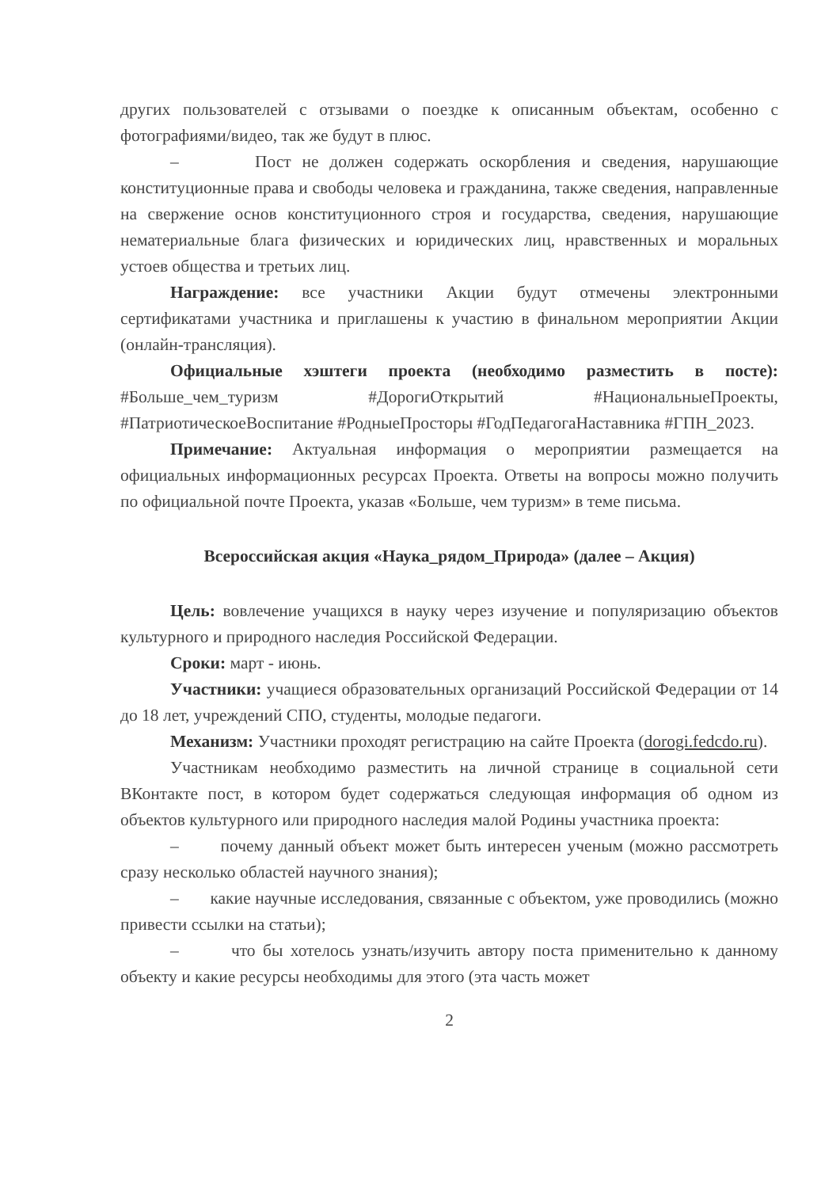других пользователей с отзывами о поездке к описанным объектам, особенно с фотографиями/видео, так же будут в плюс.
– Пост не должен содержать оскорбления и сведения, нарушающие конституционные права и свободы человека и гражданина, также сведения, направленные на свержение основ конституционного строя и государства, сведения, нарушающие нематериальные блага физических и юридических лиц, нравственных и моральных устоев общества и третьих лиц.
Награждение: все участники Акции будут отмечены электронными сертификатами участника и приглашены к участию в финальном мероприятии Акции (онлайн-трансляция).
Официальные хэштеги проекта (необходимо разместить в посте): #Больше_чем_туризм #ДорогиОткрытий #НациональныеПроекты, #ПатриотическоеВоспитание #РодныеПросторы #ГодПедагогаНаставника #ГПН_2023.
Примечание: Актуальная информация о мероприятии размещается на официальных информационных ресурсах Проекта. Ответы на вопросы можно получить по официальной почте Проекта, указав «Больше, чем туризм» в теме письма.
Всероссийская акция «Наука_рядом_Природа» (далее – Акция)
Цель: вовлечение учащихся в науку через изучение и популяризацию объектов культурного и природного наследия Российской Федерации.
Сроки: март - июнь.
Участники: учащиеся образовательных организаций Российской Федерации от 14 до 18 лет, учреждений СПО, студенты, молодые педагоги.
Механизм: Участники проходят регистрацию на сайте Проекта (dorogi.fedcdo.ru).
Участникам необходимо разместить на личной странице в социальной сети ВКонтакте пост, в котором будет содержаться следующая информация об одном из объектов культурного или природного наследия малой Родины участника проекта:
– почему данный объект может быть интересен ученым (можно рассмотреть сразу несколько областей научного знания);
– какие научные исследования, связанные с объектом, уже проводились (можно привести ссылки на статьи);
– что бы хотелось узнать/изучить автору поста применительно к данному объекту и какие ресурсы необходимы для этого (эта часть может
2